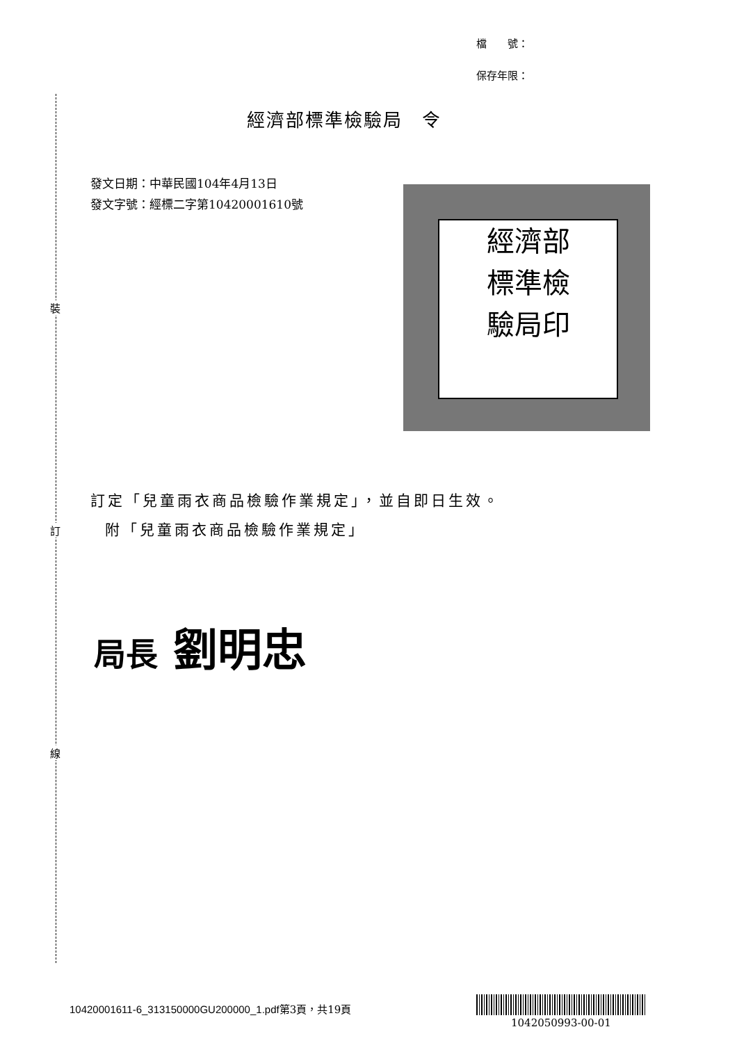裝
訂
線
檔　　號：
保存年限：
經濟部標準檢驗局　令
發文日期：中華民國104年4月13日
發文字號：經標二字第10420001610號
經濟部
標準檢
驗局印
訂定「兒童雨衣商品檢驗作業規定」，並自即日生效。
附「兒童雨衣商品檢驗作業規定」
局長 劉明忠
10420001611-6_313150000GU200000_1.pdf第3頁，共19頁
1042050993-00-01